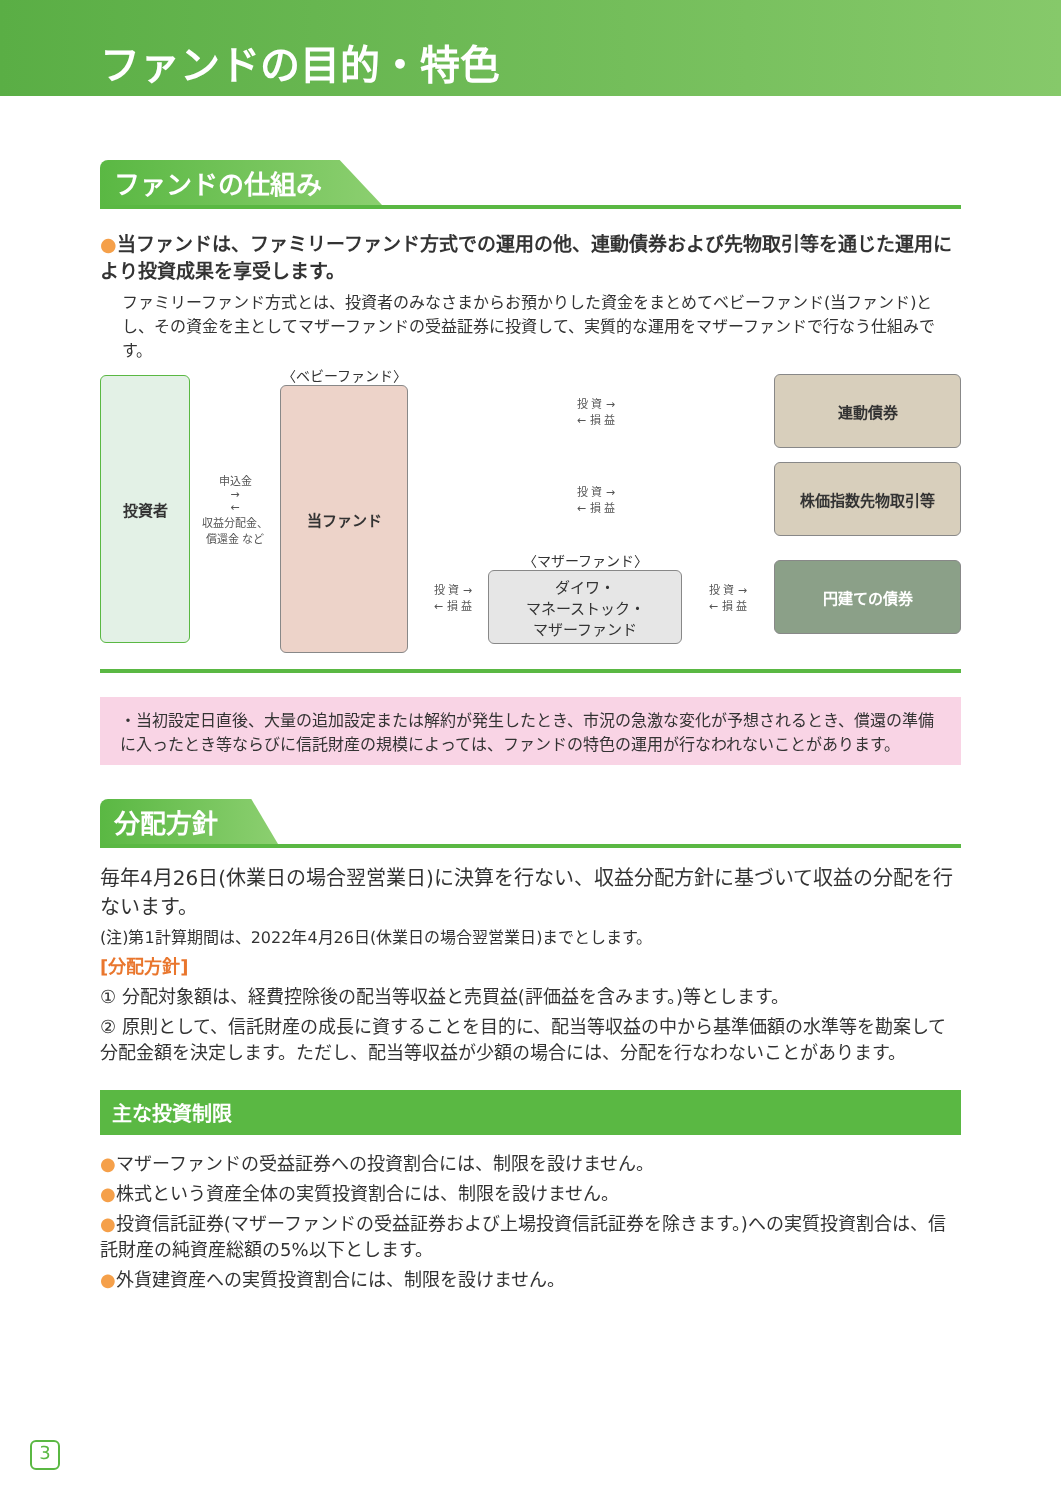ファンドの目的・特色
ファンドの仕組み
●当ファンドは、ファミリーファンド方式での運用の他、連動債券および先物取引等を通じた運用により投資成果を享受します。
ファミリーファンド方式とは、投資者のみなさまからお預かりした資金をまとめてベビーファンド(当ファンド)とし、その資金を主としてマザーファンドの受益証券に投資して、実質的な運用をマザーファンドで行なう仕組みです。
投資者
申込金
→
←
収益分配金、償還金 など
〈ベビーファンド〉
当ファンド
投 資 →
← 損 益
連動債券
投 資 →
← 損 益
株価指数先物取引等
投 資 →
← 損 益
〈マザーファンド〉
ダイワ・
マネーストック・
マザーファンド
投 資 →
← 損 益
円建ての債券
・当初設定日直後、大量の追加設定または解約が発生したとき、市況の急激な変化が予想されるとき、償還の準備に入ったとき等ならびに信託財産の規模によっては、ファンドの特色の運用が行なわれないことがあります。
分配方針
毎年4月26日(休業日の場合翌営業日)に決算を行ない、収益分配方針に基づいて収益の分配を行ないます。
(注)第1計算期間は、2022年4月26日(休業日の場合翌営業日)までとします。
[分配方針]
① 分配対象額は、経費控除後の配当等収益と売買益(評価益を含みます。)等とします。
② 原則として、信託財産の成長に資することを目的に、配当等収益の中から基準価額の水準等を勘案して分配金額を決定します。ただし、配当等収益が少額の場合には、分配を行なわないことがあります。
主な投資制限
●マザーファンドの受益証券への投資割合には、制限を設けません。
●株式という資産全体の実質投資割合には、制限を設けません。
●投資信託証券(マザーファンドの受益証券および上場投資信託証券を除きます。)への実質投資割合は、信託財産の純資産総額の5%以下とします。
●外貨建資産への実質投資割合には、制限を設けません。
3